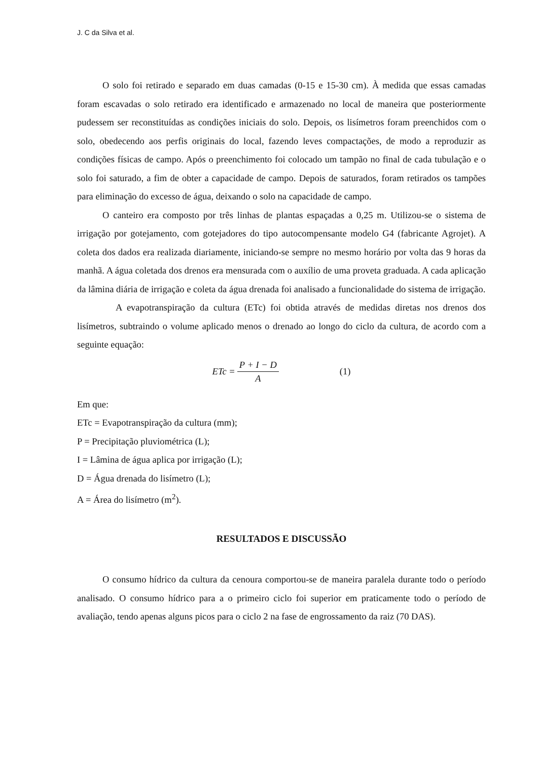J. C da Silva et al.
O solo foi retirado e separado em duas camadas (0-15 e 15-30 cm). À medida que essas camadas foram escavadas o solo retirado era identificado e armazenado no local de maneira que posteriormente pudessem ser reconstituídas as condições iniciais do solo. Depois, os lisímetros foram preenchidos com o solo, obedecendo aos perfis originais do local, fazendo leves compactações, de modo a reproduzir as condições físicas de campo. Após o preenchimento foi colocado um tampão no final de cada tubulação e o solo foi saturado, a fim de obter a capacidade de campo. Depois de saturados, foram retirados os tampões para eliminação do excesso de água, deixando o solo na capacidade de campo.
O canteiro era composto por três linhas de plantas espaçadas a 0,25 m. Utilizou-se o sistema de irrigação por gotejamento, com gotejadores do tipo autocompensante modelo G4 (fabricante Agrojet). A coleta dos dados era realizada diariamente, iniciando-se sempre no mesmo horário por volta das 9 horas da manhã. A água coletada dos drenos era mensurada com o auxílio de uma proveta graduada. A cada aplicação da lâmina diária de irrigação e coleta da água drenada foi analisado a funcionalidade do sistema de irrigação.
A evapotranspiração da cultura (ETc) foi obtida através de medidas diretas nos drenos dos lisímetros, subtraindo o volume aplicado menos o drenado ao longo do ciclo da cultura, de acordo com a seguinte equação:
ETc = P + I − D A (1)
Em que:
ETc = Evapotranspiração da cultura (mm);
P = Precipitação pluviométrica (L);
I = Lâmina de água aplica por irrigação (L);
D = Água drenada do lisímetro (L);
A = Área do lisímetro (m<sup>2</sup>).
RESULTADOS E DISCUSSÃO
O consumo hídrico da cultura da cenoura comportou-se de maneira paralela durante todo o período analisado. O consumo hídrico para a o primeiro ciclo foi superior em praticamente todo o período de avaliação, tendo apenas alguns picos para o ciclo 2 na fase de engrossamento da raiz (70 DAS).